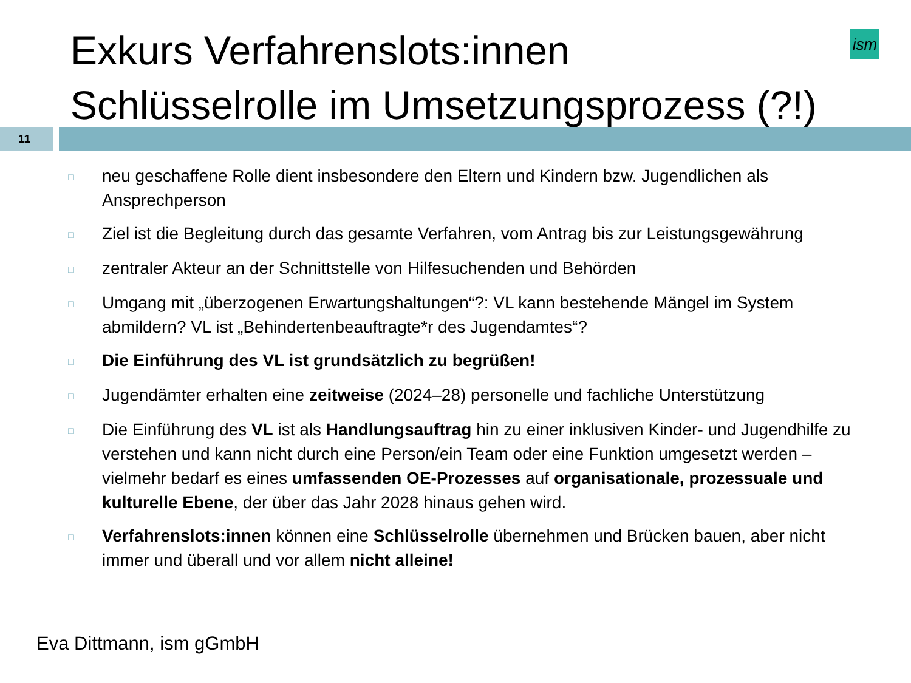Exkurs Verfahrenslots:innen
Schlüsselrolle im Umsetzungsprozess (?!)
ism
11
□ neu geschaffene Rolle dient insbesondere den Eltern und Kindern bzw. Jugendlichen als Ansprechperson
□ Ziel ist die Begleitung durch das gesamte Verfahren, vom Antrag bis zur Leistungsgewährung
□ zentraler Akteur an der Schnittstelle von Hilfesuchenden und Behörden
□ Umgang mit „überzogenen Erwartungshaltungen“?: VL kann bestehende Mängel im System abmildern? VL ist „Behindertenbeauftragte*r des Jugendamtes“?
□ Die Einführung des VL ist grundsätzlich zu begrüßen!
□ Jugendämter erhalten eine zeitweise (2024–28) personelle und fachliche Unterstützung
□ Die Einführung des VL ist als Handlungsauftrag hin zu einer inklusiven Kinder- und Jugendhilfe zu verstehen und kann nicht durch eine Person/ein Team oder eine Funktion umgesetzt werden – vielmehr bedarf es eines umfassenden OE-Prozesses auf organisationale, prozessuale und kulturelle Ebene, der über das Jahr 2028 hinaus gehen wird.
□ Verfahrenslots:innen können eine Schlüsselrolle übernehmen und Brücken bauen, aber nicht immer und überall und vor allem nicht alleine!
Eva Dittmann, ism gGmbH